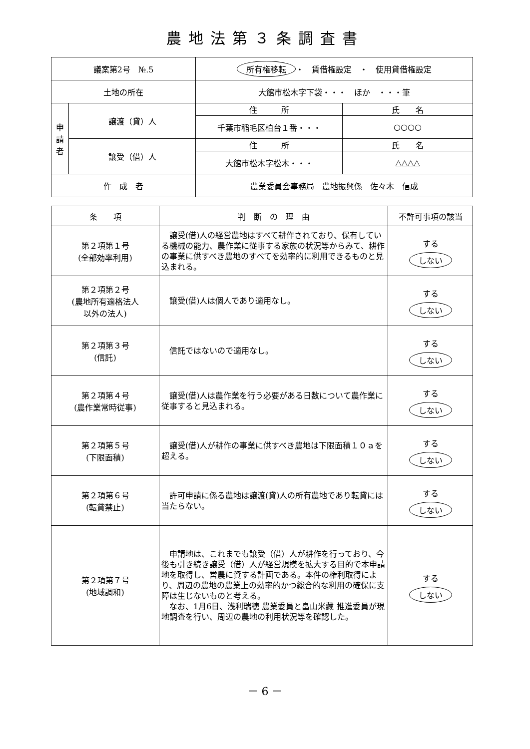農地法第３条調査書
| 議案第2号 №.5 | | 所有権移転 ・ 賃借権設定 ・ 使用貸借権設定 | |
| 土地の所在 | | 大館市松木字下袋・・・ ほか ・・・筆 | |
| 申 請 者 | 譲渡（貸）人 | 住 所 | 氏 名 |
| | | 千葉市稲毛区柏台１番・・・ | ○○○○ |
| | 譲受（借）人 | 住 所 | 氏 名 |
| | | 大館市松木字松木・・・ | △△△△ |
| 作 成 者 | | 農業委員会事務局 農地振興係 佐々木 信成 | |
| 条 項 | 判 断 の 理 由 | 不許可事項の該当 |
| --- | --- | --- |
| 第２項第１号 (全部効率利用) | 譲受(借)人の経営農地はすべて耕作されており、保有している機械の能力、農作業に従事する家族の状況等からみて、耕作の事業に供すべき農地のすべてを効率的に利用できるものと見込まれる。 | する しない |
| 第２項第２号 (農地所有適格法人 以外の法人) | 譲受(借)人は個人であり適用なし。 | する しない |
| 第２項第３号 (信託) | 信託ではないので適用なし。 | する しない |
| 第２項第４号 (農作業常時従事) | 譲受(借)人は農作業を行う必要がある日数について農作業に従事すると見込まれる。 | する しない |
| 第２項第５号 (下限面積) | 譲受(借)人が耕作の事業に供すべき農地は下限面積１０ａを超える。 | する しない |
| 第２項第６号 (転貸禁止) | 許可申請に係る農地は譲渡(貸)人の所有農地であり転貸には当たらない。 | する しない |
| 第２項第７号 (地域調和) | 申請地は、これまでも譲受（借）人が耕作を行っており、今後も引き続き譲受（借）人が経営規模を拡大する目的で本申請地を取得し、営農に資する計画である。本件の権利取得により、周辺の農地の農業上の効率的かつ総合的な利用の確保に支障は生じないものと考える。 なお、1月6日、浅利瑞穂 農業委員と畠山米藏 推進委員が現地調査を行い、周辺の農地の利用状況等を確認した。 | する しない |
－ 6 －